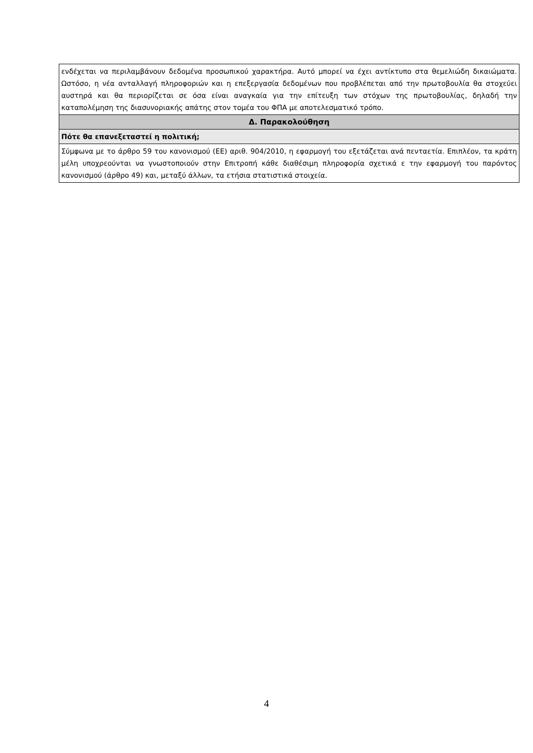| ενδέχεται να περιλαμβάνουν δεδομένα προσωπικού χαρακτήρα. Αυτό μπορεί να έχει αντίκτυπο στα θεμελιώδη δικαιώματα. Ωστόσο, η νέα ανταλλαγή πληροφοριών και η επεξεργασία δεδομένων που προβλέπεται από την πρωτοβουλία θα στοχεύει αυστηρά και θα περιορίζεται σε όσα είναι αναγκαία για την επίτευξη των στόχων της πρωτοβουλίας, δηλαδή την καταπολέμηση της διασυνοριακής απάτης στον τομέα του ΦΠΑ με αποτελεσματικό τρόπο. |
| Δ. Παρακολούθηση |
| Πότε θα επανεξεταστεί η πολιτική; |
| Σύμφωνα με το άρθρο 59 του κανονισμού (ΕΕ) αριθ. 904/2010, η εφαρμογή του εξετάζεται ανά πενταετία. Επιπλέον, τα κράτη μέλη υποχρεούνται να γνωστοποιούν στην Επιτροπή κάθε διαθέσιμη πληροφορία σχετικά ε την εφαρμογή του παρόντος κανονισμού (άρθρο 49) και, μεταξύ άλλων, τα ετήσια στατιστικά στοιχεία. |
4